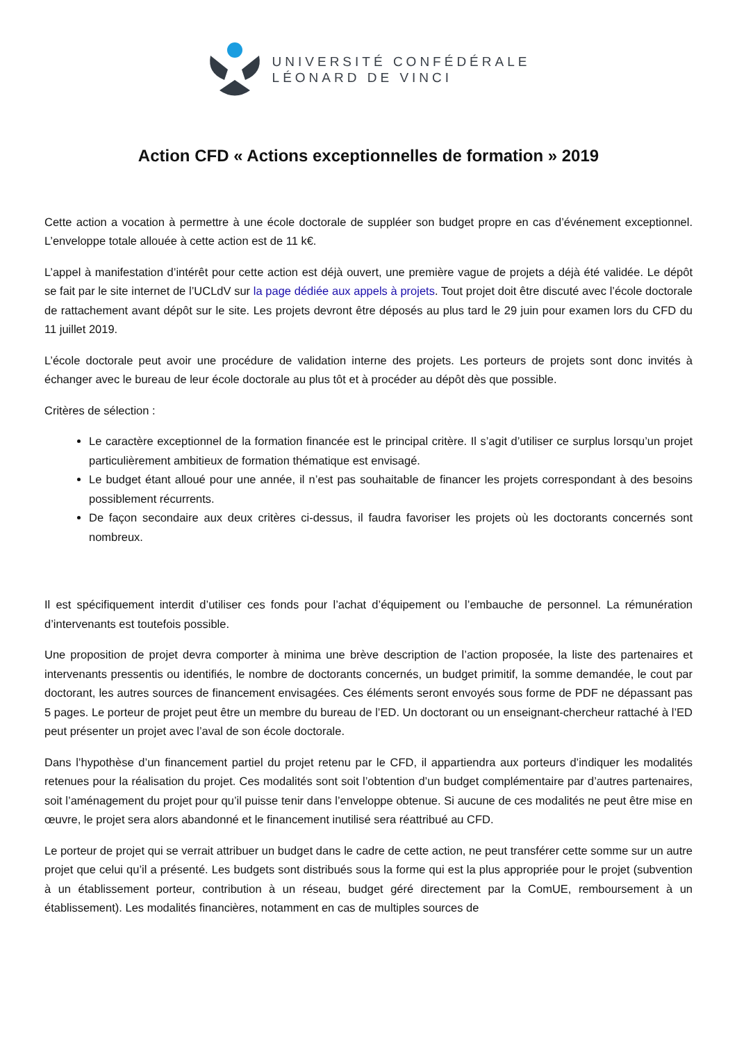UNIVERSITÉ CONFÉDÉRALE
LÉONARD DE VINCI
Action CFD « Actions exceptionnelles de formation » 2019
Cette action a vocation à permettre à une école doctorale de suppléer son budget propre en cas d’événement exceptionnel. L’enveloppe totale allouée à cette action est de 11 k€.
L’appel à manifestation d’intérêt pour cette action est déjà ouvert, une première vague de projets a déjà été validée. Le dépôt se fait par le site internet de l’UCLdV sur la page dédiée aux appels à projets. Tout projet doit être discuté avec l’école doctorale de rattachement avant dépôt sur le site. Les projets devront être déposés au plus tard le 29 juin pour examen lors du CFD du 11 juillet 2019.
L’école doctorale peut avoir une procédure de validation interne des projets. Les porteurs de projets sont donc invités à échanger avec le bureau de leur école doctorale au plus tôt et à procéder au dépôt dès que possible.
Critères de sélection :
Le caractère exceptionnel de la formation financée est le principal critère. Il s’agit d’utiliser ce surplus lorsqu’un projet particulièrement ambitieux de formation thématique est envisagé.
Le budget étant alloué pour une année, il n’est pas souhaitable de financer les projets correspondant à des besoins possiblement récurrents.
De façon secondaire aux deux critères ci-dessus, il faudra favoriser les projets où les doctorants concernés sont nombreux.
Il est spécifiquement interdit d’utiliser ces fonds pour l’achat d’équipement ou l’embauche de personnel. La rémunération d’intervenants est toutefois possible.
Une proposition de projet devra comporter à minima une brève description de l’action proposée, la liste des partenaires et intervenants pressentis ou identifiés, le nombre de doctorants concernés, un budget primitif, la somme demandée, le cout par doctorant, les autres sources de financement envisagées. Ces éléments seront envoyés sous forme de PDF ne dépassant pas 5 pages. Le porteur de projet peut être un membre du bureau de l’ED. Un doctorant ou un enseignant-chercheur rattaché à l’ED peut présenter un projet avec l’aval de son école doctorale.
Dans l’hypothèse d’un financement partiel du projet retenu par le CFD, il appartiendra aux porteurs d’indiquer les modalités retenues pour la réalisation du projet. Ces modalités sont soit l’obtention d’un budget complémentaire par d’autres partenaires, soit l’aménagement du projet pour qu’il puisse tenir dans l’enveloppe obtenue. Si aucune de ces modalités ne peut être mise en œuvre, le projet sera alors abandonné et le financement inutilisé sera réattribué au CFD.
Le porteur de projet qui se verrait attribuer un budget dans le cadre de cette action, ne peut transférer cette somme sur un autre projet que celui qu’il a présenté. Les budgets sont distribués sous la forme qui est la plus appropriée pour le projet (subvention à un établissement porteur, contribution à un réseau, budget géré directement par la ComUE, remboursement à un établissement). Les modalités financières, notamment en cas de multiples sources de